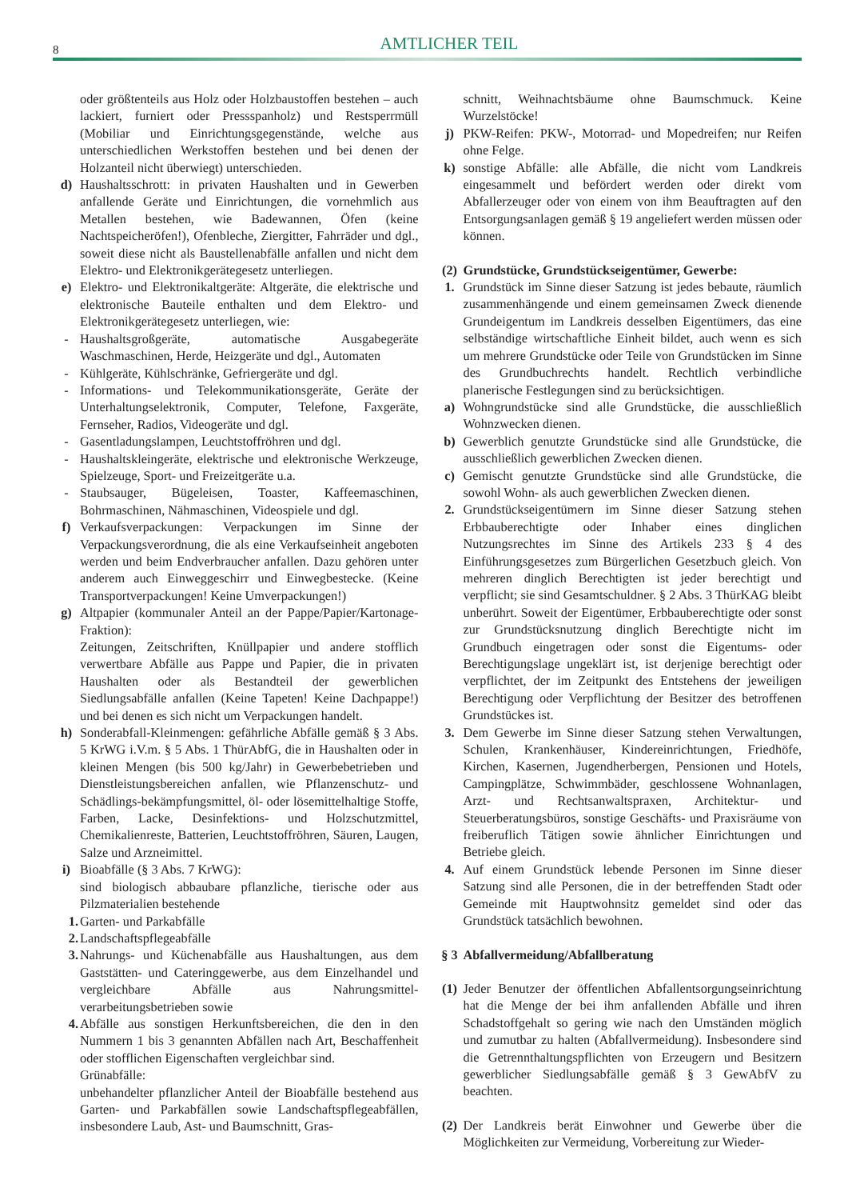8
AMTLICHER TEIL
oder größtenteils aus Holz oder Holzbaustoffen bestehen – auch lackiert, furniert oder Pressspanholz) und Restsperrmüll (Mobiliar und Einrichtungsgegenstände, welche aus unterschiedlichen Werkstoffen bestehen und bei denen der Holzanteil nicht überwiegt) unterschieden.
d) Haushaltsschrott: in privaten Haushalten und in Gewerben anfallende Geräte und Einrichtungen, die vornehmlich aus Metallen bestehen, wie Badewannen, Öfen (keine Nachtspeicheröfen!), Ofenbleche, Ziergitter, Fahrräder und dgl., soweit diese nicht als Baustellenabfälle anfallen und nicht dem Elektro- und Elektronikgerätegesetz unterliegen.
e) Elektro- und Elektronikaltgeräte: Altgeräte, die elektrische und elektronische Bauteile enthalten und dem Elektro- und Elektronikgerätegesetz unterliegen, wie:
- Haushaltsgroßgeräte, automatische Ausgabegeräte Waschmaschinen, Herde, Heizgeräte und dgl., Automaten
- Kühlgeräte, Kühlschränke, Gefriergeräte und dgl.
- Informations- und Telekommunikationsgeräte, Geräte der Unterhaltungselektronik, Computer, Telefone, Faxgeräte, Fernseher, Radios, Videogeräte und dgl.
- Gasentladungslampen, Leuchtstoffröhren und dgl.
- Haushaltskleingeräte, elektrische und elektronische Werkzeuge, Spielzeuge, Sport- und Freizeitgeräte u.a.
- Staubsauger, Bügeleisen, Toaster, Kaffeemaschinen, Bohrmaschinen, Nähmaschinen, Videospiele und dgl.
f) Verkaufsverpackungen: Verpackungen im Sinne der Verpackungsverordnung, die als eine Verkaufseinheit angeboten werden und beim Endverbraucher anfallen. Dazu gehören unter anderem auch Einweggeschirr und Einwegbestecke. (Keine Transportverpackungen! Keine Umverpackungen!)
g) Altpapier (kommunaler Anteil an der Pappe/Papier/Kartonage-Fraktion):
Zeitungen, Zeitschriften, Knüllpapier und andere stofflich verwertbare Abfälle aus Pappe und Papier, die in privaten Haushalten oder als Bestandteil der gewerblichen Siedlungsabfälle anfallen (Keine Tapeten! Keine Dachpappe!) und bei denen es sich nicht um Verpackungen handelt.
h) Sonderabfall-Kleinmengen: gefährliche Abfälle gemäß § 3 Abs. 5 KrWG i.V.m. § 5 Abs. 1 ThürAbfG, die in Haushalten oder in kleinen Mengen (bis 500 kg/Jahr) in Gewerbebetrieben und Dienstleistungsbereichen anfallen, wie Pflanzenschutz- und Schädlings-bekämpfungsmittel, öl- oder lösemittelhaltige Stoffe, Farben, Lacke, Desinfektions- und Holzschutzmittel, Chemikalienreste, Batterien, Leuchtstoffröhren, Säuren, Laugen, Salze und Arzneimittel.
i) Bioabfälle (§ 3 Abs. 7 KrWG):
sind biologisch abbaubare pflanzliche, tierische oder aus Pilzmaterialien bestehende
1. Garten- und Parkabfälle
2. Landschaftspflegeabfälle
3. Nahrungs- und Küchenabfälle aus Haushaltungen, aus dem Gaststätten- und Cateringgewerbe, aus dem Einzelhandel und vergleichbare Abfälle aus Nahrungsmittel-verarbeitungsbetrieben sowie
4. Abfälle aus sonstigen Herkunftsbereichen, die den in den Nummern 1 bis 3 genannten Abfällen nach Art, Beschaffenheit oder stofflichen Eigenschaften vergleichbar sind.
Grünabfälle:
unbehandelter pflanzlicher Anteil der Bioabfälle bestehend aus Garten- und Parkabfällen sowie Landschaftspflegeabfällen, insbesondere Laub, Ast- und Baumschnitt, Gras-
schnitt, Weihnachtsbäume ohne Baumschmuck. Keine Wurzelstöcke!
j) PKW-Reifen: PKW-, Motorrad- und Mopedreifen; nur Reifen ohne Felge.
k) sonstige Abfälle: alle Abfälle, die nicht vom Landkreis eingesammelt und befördert werden oder direkt vom Abfallerzeuger oder von einem von ihm Beauftragten auf den Entsorgungsanlagen gemäß § 19 angeliefert werden müssen oder können.
(2) Grundstücke, Grundstückseigentümer, Gewerbe:
1. Grundstück im Sinne dieser Satzung ist jedes bebaute, räumlich zusammenhängende und einem gemeinsamen Zweck dienende Grundeigentum im Landkreis desselben Eigentümers, das eine selbständige wirtschaftliche Einheit bildet, auch wenn es sich um mehrere Grundstücke oder Teile von Grundstücken im Sinne des Grundbuchrechts handelt. Rechtlich verbindliche planerische Festlegungen sind zu berücksichtigen.
a) Wohngrundstücke sind alle Grundstücke, die ausschließlich Wohnzwecken dienen.
b) Gewerblich genutzte Grundstücke sind alle Grundstücke, die ausschließlich gewerblichen Zwecken dienen.
c) Gemischt genutzte Grundstücke sind alle Grundstücke, die sowohl Wohn- als auch gewerblichen Zwecken dienen.
2. Grundstückseigentümern im Sinne dieser Satzung stehen Erbbauberechtigte oder Inhaber eines dinglichen Nutzungsrechtes im Sinne des Artikels 233 § 4 des Einführungsgesetzes zum Bürgerlichen Gesetzbuch gleich. Von mehreren dinglich Berechtigten ist jeder berechtigt und verpflicht; sie sind Gesamtschuldner. § 2 Abs. 3 ThürKAG bleibt unberührt. Soweit der Eigentümer, Erbbauberechtigte oder sonst zur Grundstücksnutzung dinglich Berechtigte nicht im Grundbuch eingetragen oder sonst die Eigentums- oder Berechtigungslage ungeklärt ist, ist derjenige berechtigt oder verpflichtet, der im Zeitpunkt des Entstehens der jeweiligen Berechtigung oder Verpflichtung der Besitzer des betroffenen Grundstückes ist.
3. Dem Gewerbe im Sinne dieser Satzung stehen Verwaltungen, Schulen, Krankenhäuser, Kindereinrichtungen, Friedhöfe, Kirchen, Kasernen, Jugendherbergen, Pensionen und Hotels, Campingplätze, Schwimmbäder, geschlossene Wohnanlagen, Arzt- und Rechtsanwaltspraxen, Architektur- und Steuerberatungsbüros, sonstige Geschäfts- und Praxisräume von freiberuflich Tätigen sowie ähnlicher Einrichtungen und Betriebe gleich.
4. Auf einem Grundstück lebende Personen im Sinne dieser Satzung sind alle Personen, die in der betreffenden Stadt oder Gemeinde mit Hauptwohnsitz gemeldet sind oder das Grundstück tatsächlich bewohnen.
§ 3 Abfallvermeidung/Abfallberatung
(1) Jeder Benutzer der öffentlichen Abfallentsorgungseinrichtung hat die Menge der bei ihm anfallenden Abfälle und ihren Schadstoffgehalt so gering wie nach den Umständen möglich und zumutbar zu halten (Abfallvermeidung). Insbesondere sind die Getrennthaltungspflichten von Erzeugern und Besitzern gewerblicher Siedlungsabfälle gemäß § 3 GewAbfV zu beachten.
(2) Der Landkreis berät Einwohner und Gewerbe über die Möglichkeiten zur Vermeidung, Vorbereitung zur Wieder-